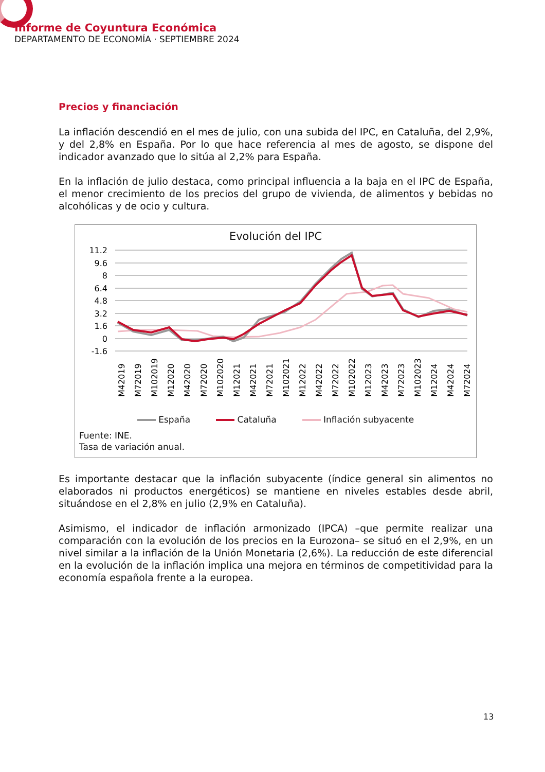Informe de Coyuntura Económica
DEPARTAMENTO DE ECONOMÍA · SEPTIEMBRE 2024
Precios y financiación
La inflación descendió en el mes de julio, con una subida del IPC, en Cataluña, del 2,9%, y del 2,8% en España. Por lo que hace referencia al mes de agosto, se dispone del indicador avanzado que lo sitúa al 2,2% para España.
En la inflación de julio destaca, como principal influencia a la baja en el IPC de España, el menor crecimiento de los precios del grupo de vivienda, de alimentos y bebidas no alcohólicas y de ocio y cultura.
Evolución del IPC
11.2
9.6
8
6.4
4.8
3.2
1.6
0
-1.6
M42019
M72019
M102019
M12020
M42020
M72020
M102020
M12021
M42021
M72021
M102021
M12022
M42022
M72022
M102022
M12023
M42023
M72023
M102023
M12024
M42024
M72024
España Cataluña Inflación subyacente
Fuente: INE.
Tasa de variación anual.
Es importante destacar que la inflación subyacente (índice general sin alimentos no elaborados ni productos energéticos) se mantiene en niveles estables desde abril, situándose en el 2,8% en julio (2,9% en Cataluña).
Asimismo, el indicador de inflación armonizado (IPCA) –que permite realizar una comparación con la evolución de los precios en la Eurozona– se situó en el 2,9%, en un nivel similar a la inflación de la Unión Monetaria (2,6%). La reducción de este diferencial en la evolución de la inflación implica una mejora en términos de competitividad para la economía española frente a la europea.
13